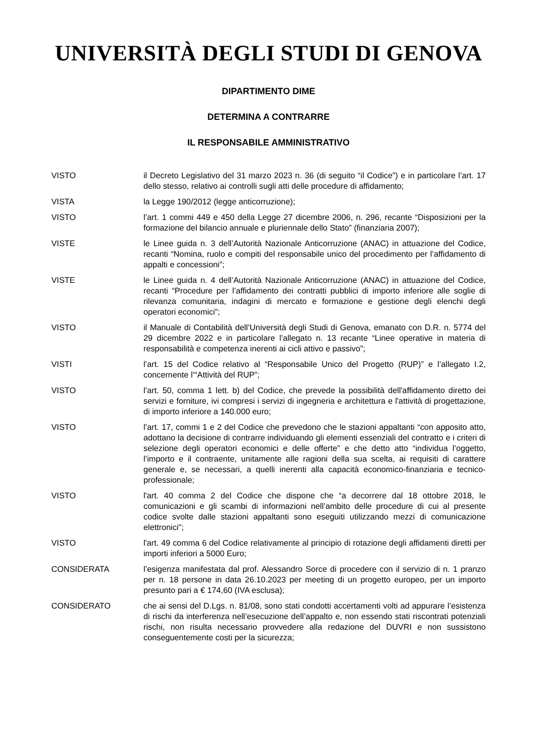UNIVERSITÀ DEGLI STUDI DI GENOVA
DIPARTIMENTO DIME
DETERMINA A CONTRARRE
IL RESPONSABILE AMMINISTRATIVO
VISTO il Decreto Legislativo del 31 marzo 2023 n. 36 (di seguito “il Codice”) e in particolare l’art. 17 dello stesso, relativo ai controlli sugli atti delle procedure di affidamento;
VISTA la Legge 190/2012 (legge anticorruzione);
VISTO l’art. 1 commi 449 e 450 della Legge 27 dicembre 2006, n. 296, recante “Disposizioni per la formazione del bilancio annuale e pluriennale dello Stato” (finanziaria 2007);
VISTE le Linee guida n. 3 dell’Autorità Nazionale Anticorruzione (ANAC) in attuazione del Codice, recanti “Nomina, ruolo e compiti del responsabile unico del procedimento per l’affidamento di appalti e concessioni”;
VISTE le Linee guida n. 4 dell’Autorità Nazionale Anticorruzione (ANAC) in attuazione del Codice, recanti “Procedure per l’affidamento dei contratti pubblici di importo inferiore alle soglie di rilevanza comunitaria, indagini di mercato e formazione e gestione degli elenchi degli operatori economici”;
VISTO il Manuale di Contabilità dell’Università degli Studi di Genova, emanato con D.R. n. 5774 del 29 dicembre 2022 e in particolare l’allegato n. 13 recante “Linee operative in materia di responsabilità e competenza inerenti ai cicli attivo e passivo”;
VISTI l’art. 15 del Codice relativo al “Responsabile Unico del Progetto (RUP)” e l’allegato I.2, concernente l’“Attività del RUP”;
VISTO l’art. 50, comma 1 lett. b) del Codice, che prevede la possibilità dell'affidamento diretto dei servizi e forniture, ivi compresi i servizi di ingegneria e architettura e l'attività di progettazione, di importo inferiore a 140.000 euro;
VISTO l’art. 17, commi 1 e 2 del Codice che prevedono che le stazioni appaltanti “con apposito atto, adottano la decisione di contrarre individuando gli elementi essenziali del contratto e i criteri di selezione degli operatori economici e delle offerte” e che detto atto “individua l’oggetto, l’importo e il contraente, unitamente alle ragioni della sua scelta, ai requisiti di carattere generale e, se necessari, a quelli inerenti alla capacità economico-finanziaria e tecnico-professionale;
VISTO l'art. 40 comma 2 del Codice che dispone che “a decorrere dal 18 ottobre 2018, le comunicazioni e gli scambi di informazioni nell’ambito delle procedure di cui al presente codice svolte dalle stazioni appaltanti sono eseguiti utilizzando mezzi di comunicazione elettronici";
VISTO l'art. 49 comma 6 del Codice relativamente al principio di rotazione degli affidamenti diretti per importi inferiori a 5000 Euro;
CONSIDERATA l’esigenza manifestata dal prof. Alessandro Sorce di procedere con il servizio di n. 1 pranzo per n. 18 persone in data 26.10.2023 per meeting di un progetto europeo, per un importo presunto pari a € 174,60 (IVA esclusa);
CONSIDERATO che ai sensi del D.Lgs. n. 81/08, sono stati condotti accertamenti volti ad appurare l’esistenza di rischi da interferenza nell’esecuzione dell’appalto e, non essendo stati riscontrati potenziali rischi, non risulta necessario provvedere alla redazione del DUVRI e non sussistono conseguentemente costi per la sicurezza;